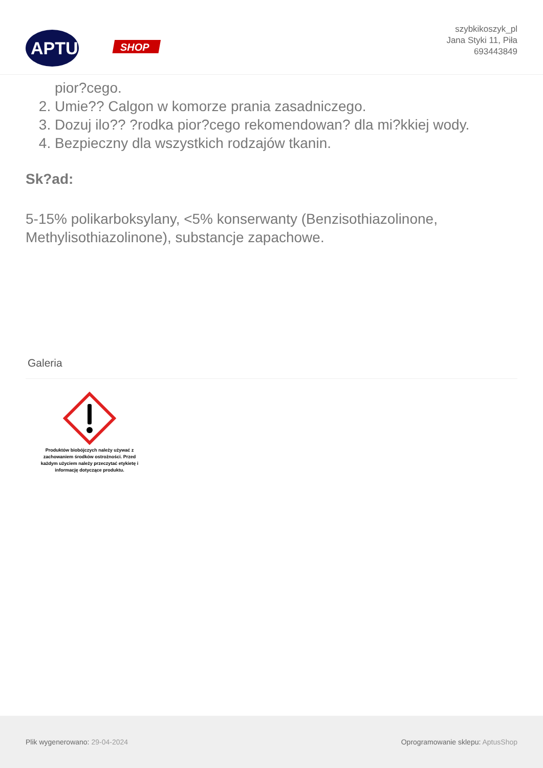APTUS
SHOP
szybkikoszyk_pl
Jana Styki 11, Piła
693443849
pior?cego.
2. Umie?? Calgon w komorze prania zasadniczego.
3. Dozuj ilo?? ?rodka pior?cego rekomendowan? dla mi?kkiej wody.
4. Bezpieczny dla wszystkich rodzajów tkanin.
Sk?ad:
5-15% polikarboksylany, <5% konserwanty (Benzisothiazolinone, Methylisothiazolinone), substancje zapachowe.
Galeria
Produktów biobójczych należy używać z zachowaniem środków ostrożności. Przed każdym użyciem należy przeczytać etykietę i informację dotyczące produktu.
Plik wygenerowano: 29-04-2024
Oprogramowanie sklepu: AptusShop